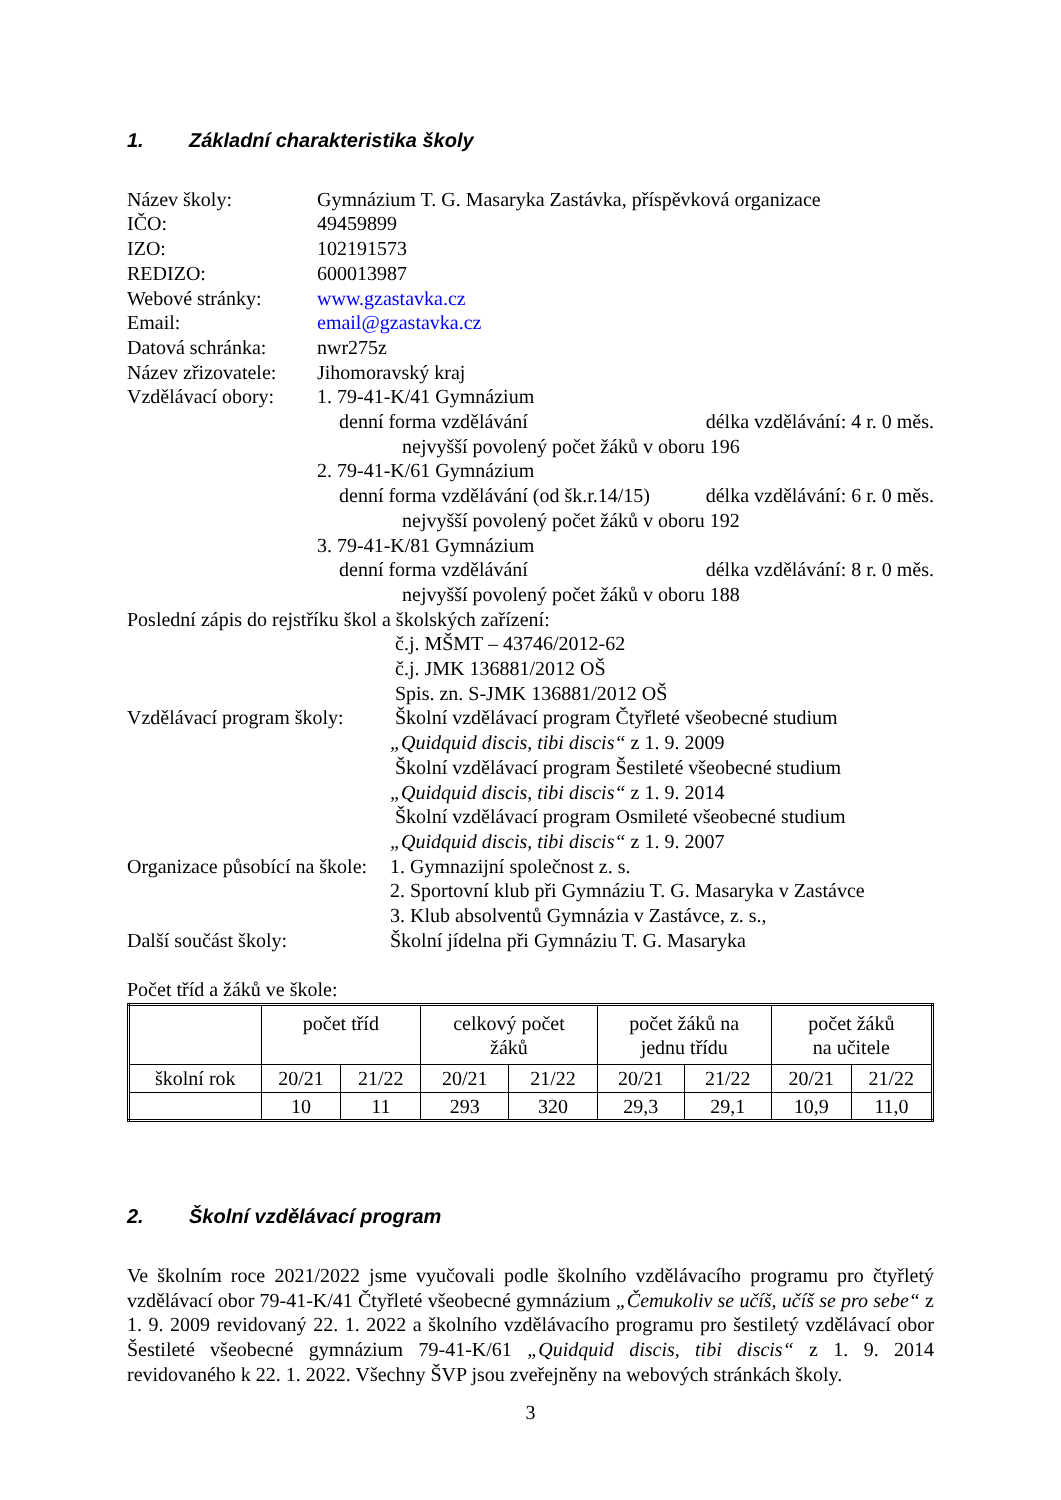1. Základní charakteristika školy
Název školy: Gymnázium T. G. Masaryka Zastávka, příspěvková organizace
IČO: 49459899
IZO: 102191573
REDIZO: 600013987
Webové stránky: www.gzastavka.cz
Email: email@gzastavka.cz
Datová schránka:
nwr275z
Název zřizovatele:
Jihomoravský kraj
Vzdělávací obory:
1. 79-41-K/41 Gymnázium
denní forma vzdělávání délka vzdělávání: 4 r. 0 měs.
nejvyšší povolený počet žáků v oboru 196
2. 79-41-K/61 Gymnázium
denní forma vzdělávání (od šk.r.14/15) délka vzdělávání: 6 r. 0 měs.
nejvyšší povolený počet žáků v oboru 192
3. 79-41-K/81 Gymnázium
denní forma vzdělávání délka vzdělávání: 8 r. 0 měs.
nejvyšší povolený počet žáků v oboru 188
Poslední zápis do rejstříku škol a školských zařízení:
č.j. MŠMT – 43746/2012-62
č.j. JMK 136881/2012 OŠ
Spis. zn. S-JMK 136881/2012 OŠ
Vzdělávací program školy:
Školní vzdělávací program Čtyřleté všeobecné studium
„Quidquid discis, tibi discis“ z 1. 9. 2009
Školní vzdělávací program Šestileté všeobecné studium
„Quidquid discis, tibi discis“ z 1. 9. 2014
Školní vzdělávací program Osmileté všeobecné studium
„Quidquid discis, tibi discis“ z 1. 9. 2007
Organizace působící na škole:
1. Gymnazijní společnost z. s.
2. Sportovní klub při Gymnáziu T. G. Masaryka v Zastávce
3. Klub absolventů Gymnázia v Zastávce, z. s.,
Další součást školy: Školní jídelna při Gymnáziu T. G. Masaryka
Počet tříd a žáků ve škole:
| | počet tříd | | celkový počet žáků | | počet žáků na jednu třídu | | počet žáků na učitele | |
| školní rok | 20/21 | 21/22 | 20/21 | 21/22 | 20/21 | 21/22 | 20/21 | 21/22 |
| | 10 | 11 | 293 | 320 | 29,3 | 29,1 | 10,9 | 11,0 |
2. Školní vzdělávací program
Ve školním roce 2021/2022 jsme vyučovali podle školního vzdělávacího programu pro čtyřletý vzdělávací obor 79-41-K/41 Čtyřleté všeobecné gymnázium „Čemukoliv se učíš, učíš se pro sebe“ z 1. 9. 2009 revidovaný 22. 1. 2022 a školního vzdělávacího programu pro šestiletý vzdělávací obor Šestileté všeobecné gymnázium 79-41-K/61 „Quidquid discis, tibi discis“ z 1. 9. 2014 revidovaného k 22. 1. 2022. Všechny ŠVP jsou zveřejněny na webových stránkách školy.
3